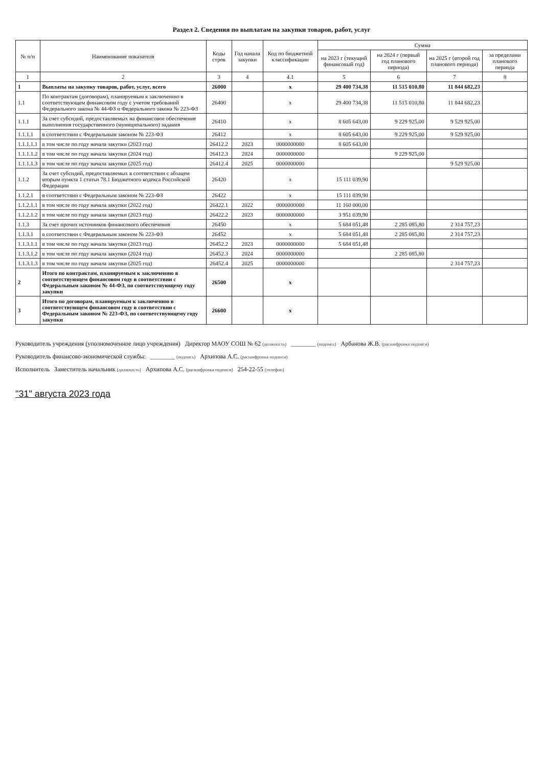Раздел 2. Сведения по выплатам на закупки товаров, работ, услуг
| № п/п | Наименование показателя | Коды строк | Год начала закупки | Код по бюджетной классификации | Сумма | | | |
| --- | --- | --- | --- | --- | --- | --- | --- | --- |
| | | | | | на 2023 г (текущий финансовый год) | на 2024 г (первый год планового периода) | на 2025 г (второй год планового периода) | за пределами планового периода |
| 1 | 2 | 3 | 4 | 4.1 | 5 | 6 | 7 | 8 |
| 1 | Выплаты на закупку товаров, работ, услуг, всего | 26000 | | х | 29 400 734,38 | 11 515 010,80 | 11 844 682,23 | |
| 1.1 | По контрактам (договорам), планируемым к заключению в соответствующем финансовом году с учетом требований Федерального закона № 44-ФЗ и Федерального закона № 223-ФЗ | 26400 | | х | 29 400 734,38 | 11 515 010,80 | 11 844 682,23 | |
| 1.1.1 | За счет субсидий, предоставляемых на финансовое обеспечение выполнения государственного (муниципального) задания | 26410 | | х | 8 605 643,00 | 9 229 925,00 | 9 529 925,00 | |
| 1.1.1.1 | в соответствии с Федеральным законом № 223-ФЗ | 26412 | | х | 8 605 643,00 | 9 229 925,00 | 9 529 925,00 | |
| 1.1.1.1.1 | в том числе по году начала закупки (2023 год) | 26412.2 | 2023 | 0000000000 | 8 605 643,00 | | | |
| 1.1.1.1.2 | в том числе по году начала закупки (2024 год) | 26412.3 | 2024 | 0000000000 | | 9 229 925,00 | | |
| 1.1.1.1.3 | в том числе по году начала закупки (2025 год) | 26412.4 | 2025 | 0000000000 | | | 9 529 925,00 | |
| 1.1.2 | За счет субсидий, предоставляемых в соответствии с абзацем вторым пункта 1 статьи 78.1 Бюджетного кодекса Российской Федерации | 26420 | | х | 15 111 039,90 | | | |
| 1.1.2.1 | в соответствии с Федеральным законом № 223-ФЗ | 26422 | | х | 15 111 039,90 | | | |
| 1.1.2.1.1 | в том числе по году начала закупки (2022 год) | 26422.1 | 2022 | 0000000000 | 11 160 000,00 | | | |
| 1.1.2.1.2 | в том числе по году начала закупки (2023 год) | 26422.2 | 2023 | 0000000000 | 3 951 039,90 | | | |
| 1.1.3 | За счет прочих источников финансового обеспечения | 26450 | | х | 5 684 051,48 | 2 285 085,80 | 2 314 757,23 | |
| 1.1.3.1 | в соответствии с Федеральным законом № 223-ФЗ | 26452 | | х | 5 684 051,48 | 2 285 085,80 | 2 314 757,23 | |
| 1.1.3.1.1 | в том числе по году начала закупки (2023 год) | 26452.2 | 2023 | 0000000000 | 5 684 051,48 | | | |
| 1.1.3.1.2 | в том числе по году начала закупки (2024 год) | 26452.3 | 2024 | 0000000000 | | 2 285 085,80 | | |
| 1.1.3.1.3 | в том числе по году начала закупки (2025 год) | 26452.4 | 2025 | 0000000000 | | | 2 314 757,23 | |
| 2 | Итого по контрактам, планируемым к заключению в соответствующем финансовом году в соответствии с Федеральным законом № 44-ФЗ, по соответствующему году закупки | 26500 | | х | | | | |
| 3 | Итого по договорам, планируемым к заключению в соответствующем финансовом году в соответствии с Федеральным законом № 223-ФЗ, по соответствующему году закупки | 26600 | | х | | | | |
Руководитель учреждения (уполномоченное лицо учреждения) Директор МАОУ СОШ № 62 (должность) ________ (подпись) Арбанова Ж.В. (расшифровка подписи)
Руководитель финансово-экономической службы: ________ (подпись) Архипова А.С. (расшифровка подписи)
Исполнитель Заместитель начальник (должность) Архипова А.С. (расшифровка подписи) 254-22-55 (телефон)
"31" августа 2023 года